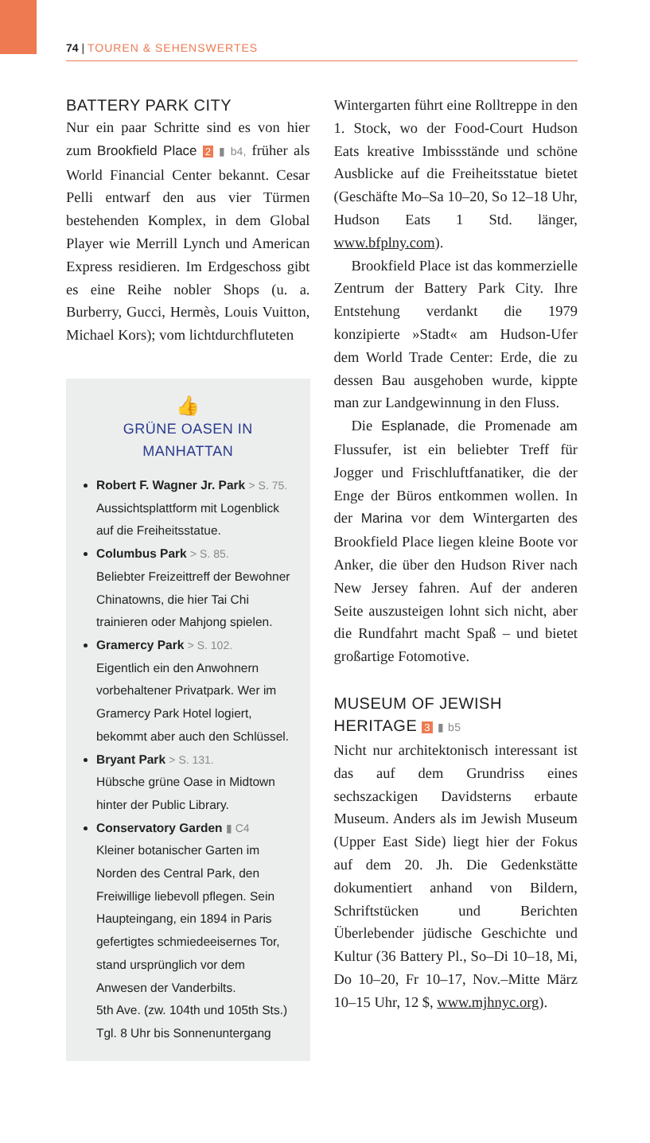74 | TOUREN & SEHENSWERTES
BATTERY PARK CITY
Nur ein paar Schritte sind es von hier zum Brookfield Place 2 ▮ b4, früher als World Financial Center bekannt. Cesar Pelli entwarf den aus vier Türmen bestehenden Komplex, in dem Global Player wie Merrill Lynch und American Express residieren. Im Erdgeschoss gibt es eine Reihe nobler Shops (u. a. Burberry, Gucci, Hermès, Louis Vuitton, Michael Kors); vom lichtdurchfluteten
👍
GRÜNE OASEN IN MANHATTAN
Robert F. Wagner Jr. Park > S. 75.
Aussichtsplattform mit Logenblick auf die Freiheitsstatue.
Columbus Park > S. 85.
Beliebter Freizeittreff der Bewohner Chinatowns, die hier Tai Chi trainieren oder Mahjong spielen.
Gramercy Park > S. 102.
Eigentlich ein den Anwohnern vorbehaltener Privatpark. Wer im Gramercy Park Hotel logiert, bekommt aber auch den Schlüssel.
Bryant Park > S. 131.
Hübsche grüne Oase in Midtown hinter der Public Library.
Conservatory Garden ▮ C4
Kleiner botanischer Garten im Norden des Central Park, den Freiwillige liebevoll pflegen. Sein Haupteingang, ein 1894 in Paris gefertigtes schmiedeeisernes Tor, stand ursprünglich vor dem Anwesen der Vanderbilts.
5th Ave. (zw. 104th und 105th Sts.)
Tgl. 8 Uhr bis Sonnenuntergang
Wintergarten führt eine Rolltreppe in den 1. Stock, wo der Food-Court Hudson Eats kreative Imbissstände und schöne Ausblicke auf die Freiheitsstatue bietet (Geschäfte Mo–Sa 10–20, So 12–18 Uhr, Hudson Eats 1 Std. länger, www.bfplny.com).
Brookfield Place ist das kommerzielle Zentrum der Battery Park City. Ihre Entstehung verdankt die 1979 konzipierte »Stadt« am Hudson-Ufer dem World Trade Center: Erde, die zu dessen Bau ausgehoben wurde, kippte man zur Landgewinnung in den Fluss.
Die Esplanade, die Promenade am Flussufer, ist ein beliebter Treff für Jogger und Frischluftfanatiker, die der Enge der Büros entkommen wollen. In der Marina vor dem Wintergarten des Brookfield Place liegen kleine Boote vor Anker, die über den Hudson River nach New Jersey fahren. Auf der anderen Seite auszusteigen lohnt sich nicht, aber die Rundfahrt macht Spaß – und bietet großartige Fotomotive.
MUSEUM OF JEWISH
HERITAGE 3 ▮ b5
Nicht nur architektonisch interessant ist das auf dem Grundriss eines sechszackigen Davidsterns erbaute Museum. Anders als im Jewish Museum (Upper East Side) liegt hier der Fokus auf dem 20. Jh. Die Gedenkstätte dokumentiert anhand von Bildern, Schriftstücken und Berichten Überlebender jüdische Geschichte und Kultur (36 Battery Pl., So–Di 10–18, Mi, Do 10–20, Fr 10–17, Nov.–Mitte März 10–15 Uhr, 12 $, www.mjhnyc.org).